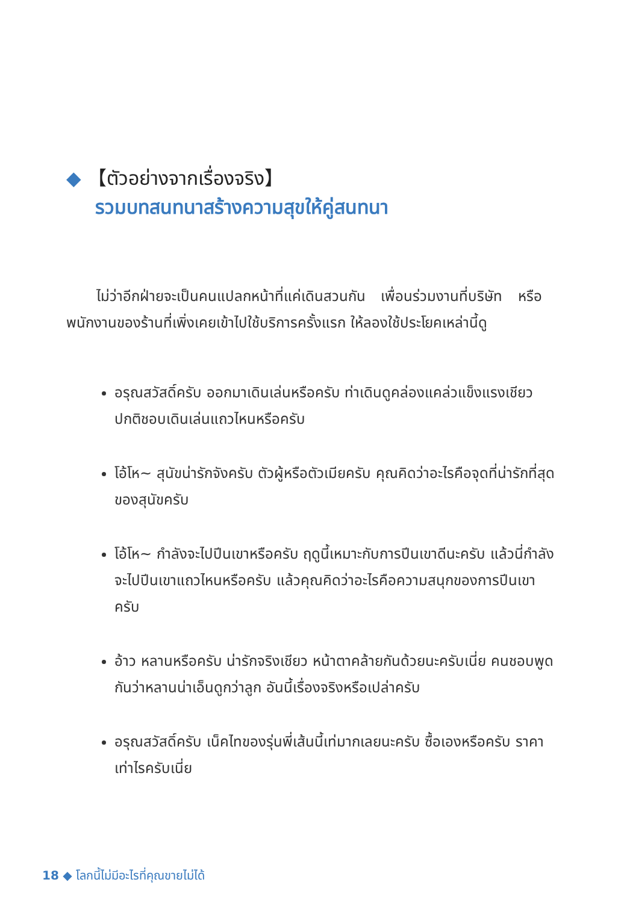◆ 【ตัวอย่างจากเรื่องจริง】
รวมบทสนทนาสร้างความสุขให้คู่สนทนา
ไม่ว่าอีกฝ่ายจะเป็นคนแปลกหน้าที่แค่เดินสวนกัน เพื่อนร่วมงานที่บริษัท หรือพนักงานของร้านที่เพิ่งเคยเข้าไปใช้บริการครั้งแรก ให้ลองใช้ประโยคเหล่านี้ดู
อรุณสวัสดิ์ครับ ออกมาเดินเล่นหรือครับ ท่าเดินดูคล่องแคล่วแข็งแรงเชียว ปกติชอบเดินเล่นแถวไหนหรือครับ
โอ้โห~ สุนัขน่ารักจังครับ ตัวผู้หรือตัวเมียครับ คุณคิดว่าอะไรคือจุดที่น่ารักที่สุดของสุนัขครับ
โอ้โห~ กำลังจะไปปีนเขาหรือครับ ฤดูนี้เหมาะกับการปีนเขาดีนะครับ แล้วนี่กำลังจะไปปีนเขาแถวไหนหรือครับ แล้วคุณคิดว่าอะไรคือความสนุกของการปีนเขาครับ
อ้าว หลานหรือครับ น่ารักจริงเชียว หน้าตาคล้ายกันด้วยนะครับเนี่ย คนชอบพูดกันว่าหลานน่าเอ็นดูกว่าลูก อันนี้เรื่องจริงหรือเปล่าครับ
อรุณสวัสดิ์ครับ เน็คไทของรุ่นพี่เส้นนี้เท่มากเลยนะครับ ซื้อเองหรือครับ ราคาเท่าไรครับเนี่ย
18 ◆ โลกนี้ไม่มีอะไรที่คุณขายไม่ได้